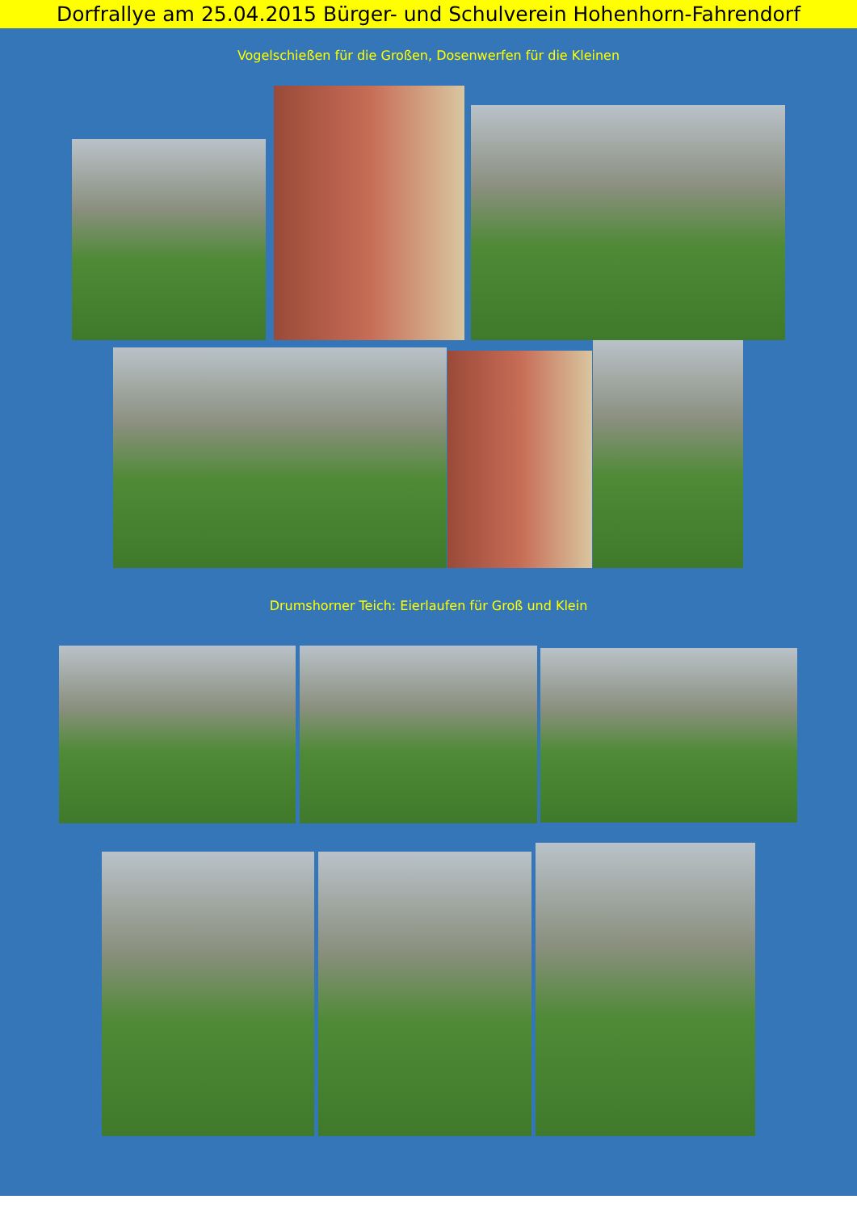Dorfrallye am 25.04.2015 Bürger- und Schulverein Hohenhorn-Fahrendorf
Vogelschießen für die Großen, Dosenwerfen für die Kleinen
Drumshorner Teich: Eierlaufen für Groß und Klein